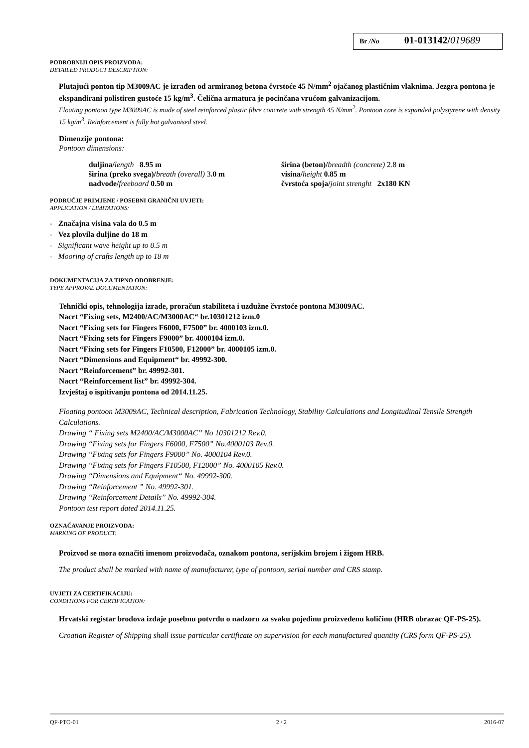Br /No 01-013142/019689
PODROBNIJI OPIS PROIZVODA:
DETAILED PRODUCT DESCRIPTION:
Plutajući ponton tip M3009AC je izrađen od armiranog betona čvrstoće 45 N/mm<sup>2</sup> ojačanog plastičnim vlaknima. Jezgra pontona je ekspandirani polistiren gustoće 15 kg/m<sup>3</sup>. Čelična armatura je pocinčana vrućom galvanizacijom.
Floating pontoon type M3009AC is made of steel reinforced plastic fibre concrete with strength 45 N/mm<sup>2</sup>. Pontoon core is expanded polystyrene with density 15 kg/m<sup>3</sup>. Reinforcement is fully hot galvanised steel.
Dimenzije pontona:
Pontoon dimensions:
duljina/length 8.95 m
širina (preko svega)/breath (overall) 3.0 m
nadvođe/freeboard 0.50 m
širina (beton)/breadth (concrete) 2.8 m
visina/height 0.85 m
čvrstoća spoja/joint strenght 2x180 KN
PODRUČJE PRIMJENE / POSEBNI GRANIČNI UVJETI:
APPLICATION / LIMITATIONS:
- Značajna visina vala do 0.5 m
- Vez plovila duljine do 18 m
- Significant wave height up to 0.5 m
- Mooring of crafts length up to 18 m
DOKUMENTACIJA ZA TIPNO ODOBRENJE:
TYPE APPROVAL DOCUMENTATION:
Tehnički opis, tehnologija izrade, proračun stabiliteta i uzdužne čvrstoće pontona M3009AC.
Nacrt “Fixing sets, M2400/AC/M3000AC“ br.10301212 izm.0
Nacrt “Fixing sets for Fingers F6000, F7500” br. 4000103 izm.0.
Nacrt “Fixing sets for Fingers F9000” br. 4000104 izm.0.
Nacrt “Fixing sets for Fingers F10500, F12000” br. 4000105 izm.0.
Nacrt “Dimensions and Equipment“ br. 49992-300.
Nacrt “Reinforcement” br. 49992-301.
Nacrt “Reinforcement list” br. 49992-304.
Izvještaj o ispitivanju pontona od 2014.11.25.
Floating pontoon M3009AC, Technical description, Fabrication Technology, Stability Calculations and Longitudinal Tensile Strength Calculations.
Drawing “ Fixing sets M2400/AC/M3000AC” No 10301212 Rev.0.
Drawing “Fixing sets for Fingers F6000, F7500” No.4000103 Rev.0.
Drawing “Fixing sets for Fingers F9000” No. 4000104 Rev.0.
Drawing “Fixing sets for Fingers F10500, F12000” No. 4000105 Rev.0.
Drawing “Dimensions and Equipment“ No. 49992-300.
Drawing “Reinforcement ” No. 49992-301.
Drawing “Reinforcement Details” No. 49992-304.
Pontoon test report dated 2014.11.25.
OZNAČAVANJE PROIZVODA:
MARKING OF PRODUCT:
Proizvod se mora označiti imenom proizvođača, oznakom pontona, serijskim brojem i žigom HRB.
The product shall be marked with name of manufacturer, type of pontoon, serial number and CRS stamp.
UVJETI ZA CERTIFIKACIJU:
CONDITIONS FOR CERTIFICATION:
Hrvatski registar brodova izdaje posebnu potvrdu o nadzoru za svaku pojedinu proizvedenu količinu (HRB obrazac QF-PS-25).
Croatian Register of Shipping shall issue particular certificate on supervision for each manufactured quantity (CRS form QF-PS-25).
QF-PTO-01 2 / 2 2016-07